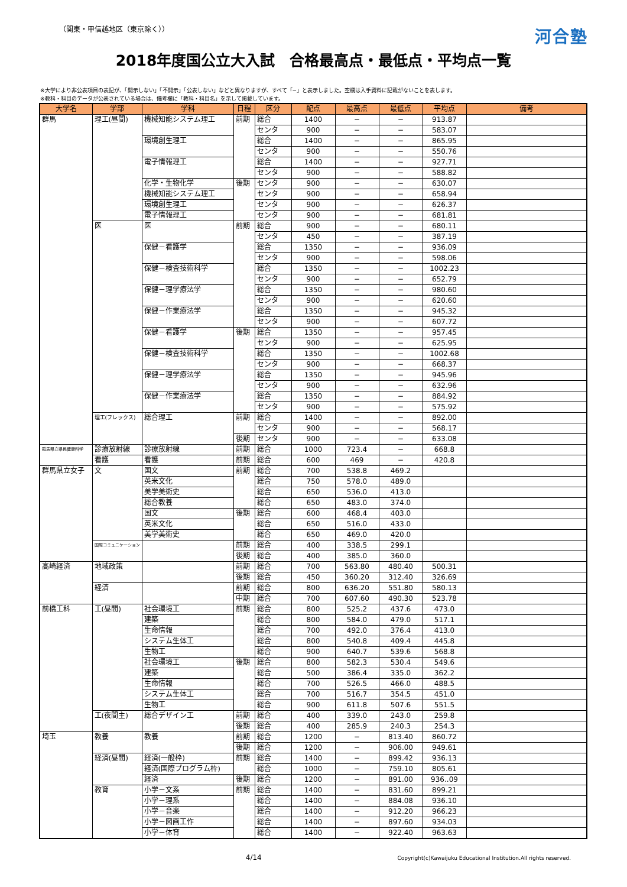（関東・甲信越地区（東京除く））
河合塾
2018年度国公立大入試　合格最高点・最低点・平均点一覧
※大学により非公表項目の表記が、「開示しない」「不開示」「公表しない」などと異なりますが、すべて「−」と表示しました。空欄は入手資料に記載がないことを表します。
※教科・科目のデータが公表されている場合は、備考欄に「教科・科目名」を示して掲載しています。
| 大学名 | 学部 | 学科 | 日程 | 区分 | 配点 | 最高点 | 最低点 | 平均点 | 備考 |
| --- | --- | --- | --- | --- | --- | --- | --- | --- | --- |
| 群馬 | 理工(昼間) | 機械知能システム理工 | 前期 | 総合 | 1400 | − | − | 913.87 | |
| | | | | センタ | 900 | − | − | 583.07 | |
| | | 環境創生理工 | | 総合 | 1400 | − | − | 865.95 | |
| | | | | センタ | 900 | − | − | 550.76 | |
| | | 電子情報理工 | | 総合 | 1400 | − | − | 927.71 | |
| | | | | センタ | 900 | − | − | 588.82 | |
| | | 化学・生物化学 | 後期 | センタ | 900 | − | − | 630.07 | |
| | | 機械知能システム理工 | | センタ | 900 | − | − | 658.94 | |
| | | 環境創生理工 | | センタ | 900 | − | − | 626.37 | |
| | | 電子情報理工 | | センタ | 900 | − | − | 681.81 | |
| | 医 | 医 | 前期 | 総合 | 900 | − | − | 680.11 | |
| | | | | センタ | 450 | − | − | 387.19 | |
| | | 保健－看護学 | | 総合 | 1350 | − | − | 936.09 | |
| | | | | センタ | 900 | − | − | 598.06 | |
| | | 保健－検査技術科学 | | 総合 | 1350 | − | − | 1002.23 | |
| | | | | センタ | 900 | − | − | 652.79 | |
| | | 保健－理学療法学 | | 総合 | 1350 | − | − | 980.60 | |
| | | | | センタ | 900 | − | − | 620.60 | |
| | | 保健－作業療法学 | | 総合 | 1350 | − | − | 945.32 | |
| | | | | センタ | 900 | − | − | 607.72 | |
| | | 保健－看護学 | 後期 | 総合 | 1350 | − | − | 957.45 | |
| | | | | センタ | 900 | − | − | 625.95 | |
| | | 保健－検査技術科学 | | 総合 | 1350 | − | − | 1002.68 | |
| | | | | センタ | 900 | − | − | 668.37 | |
| | | 保健－理学療法学 | | 総合 | 1350 | − | − | 945.96 | |
| | | | | センタ | 900 | − | − | 632.96 | |
| | | 保健－作業療法学 | | 総合 | 1350 | − | − | 884.92 | |
| | | | | センタ | 900 | − | − | 575.92 | |
| | 理工(フレックス) | 総合理工 | 前期 | 総合 | 1400 | − | − | 892.00 | |
| | | | | センタ | 900 | − | − | 568.17 | |
| | | | 後期 | センタ | 900 | − | − | 633.08 | |
| 群馬県立県民健康科学 | 診療放射線 | 診療放射線 | 前期 | 総合 | 1000 | 723.4 | − | 668.8 | |
| | 看護 | 看護 | 前期 | 総合 | 600 | 469 | − | 420.8 | |
| 群馬県立女子 | 文 | 国文 | 前期 | 総合 | 700 | 538.8 | 469.2 | | |
| | | 英米文化 | | 総合 | 750 | 578.0 | 489.0 | | |
| | | 美学美術史 | | 総合 | 650 | 536.0 | 413.0 | | |
| | | 総合教養 | | 総合 | 650 | 483.0 | 374.0 | | |
| | | 国文 | 後期 | 総合 | 600 | 468.4 | 403.0 | | |
| | | 英米文化 | | 総合 | 650 | 516.0 | 433.0 | | |
| | | 美学美術史 | | 総合 | 650 | 469.0 | 420.0 | | |
| | 国際コミュニケーション | | 前期 | 総合 | 400 | 338.5 | 299.1 | | |
| | | | 後期 | 総合 | 400 | 385.0 | 360.0 | | |
| 高崎経済 | 地域政策 | | 前期 | 総合 | 700 | 563.80 | 480.40 | 500.31 | |
| | | | 後期 | 総合 | 450 | 360.20 | 312.40 | 326.69 | |
| | 経済 | | 前期 | 総合 | 800 | 636.20 | 551.80 | 580.13 | |
| | | | 中期 | 総合 | 700 | 607.60 | 490.30 | 523.78 | |
| 前橋工科 | 工(昼間) | 社会環境工 | 前期 | 総合 | 800 | 525.2 | 437.6 | 473.0 | |
| | | 建築 | | 総合 | 800 | 584.0 | 479.0 | 517.1 | |
| | | 生命情報 | | 総合 | 700 | 492.0 | 376.4 | 413.0 | |
| | | システム生体工 | | 総合 | 800 | 540.8 | 409.4 | 445.8 | |
| | | 生物工 | | 総合 | 900 | 640.7 | 539.6 | 568.8 | |
| | | 社会環境工 | 後期 | 総合 | 800 | 582.3 | 530.4 | 549.6 | |
| | | 建築 | | 総合 | 500 | 386.4 | 335.0 | 362.2 | |
| | | 生命情報 | | 総合 | 700 | 526.5 | 466.0 | 488.5 | |
| | | システム生体工 | | 総合 | 700 | 516.7 | 354.5 | 451.0 | |
| | | 生物工 | | 総合 | 900 | 611.8 | 507.6 | 551.5 | |
| | 工(夜間主) | 総合デザイン工 | 前期 | 総合 | 400 | 339.0 | 243.0 | 259.8 | |
| | | | 後期 | 総合 | 400 | 285.9 | 240.3 | 254.3 | |
| 埼玉 | 教養 | 教養 | 前期 | 総合 | 1200 | − | 813.40 | 860.72 | |
| | | | 後期 | 総合 | 1200 | − | 906.00 | 949.61 | |
| | 経済(昼間) | 経済(一般枠) | 前期 | 総合 | 1400 | − | 899.42 | 936.13 | |
| | | 経済(国際プログラム枠) | | 総合 | 1000 | − | 759.10 | 805.61 | |
| | | 経済 | 後期 | 総合 | 1200 | − | 891.00 | 936..09 | |
| | 教育 | 小学－文系 | 前期 | 総合 | 1400 | − | 831.60 | 899.21 | |
| | | 小学－理系 | | 総合 | 1400 | − | 884.08 | 936.10 | |
| | | 小学－音楽 | | 総合 | 1400 | − | 912.20 | 966.23 | |
| | | 小学－図画工作 | | 総合 | 1400 | − | 897.60 | 934.03 | |
| | | 小学－体育 | | 総合 | 1400 | − | 922.40 | 963.63 | |
4/14
Copyright(c)Kawaijuku Educational Institution.All rights reserved.